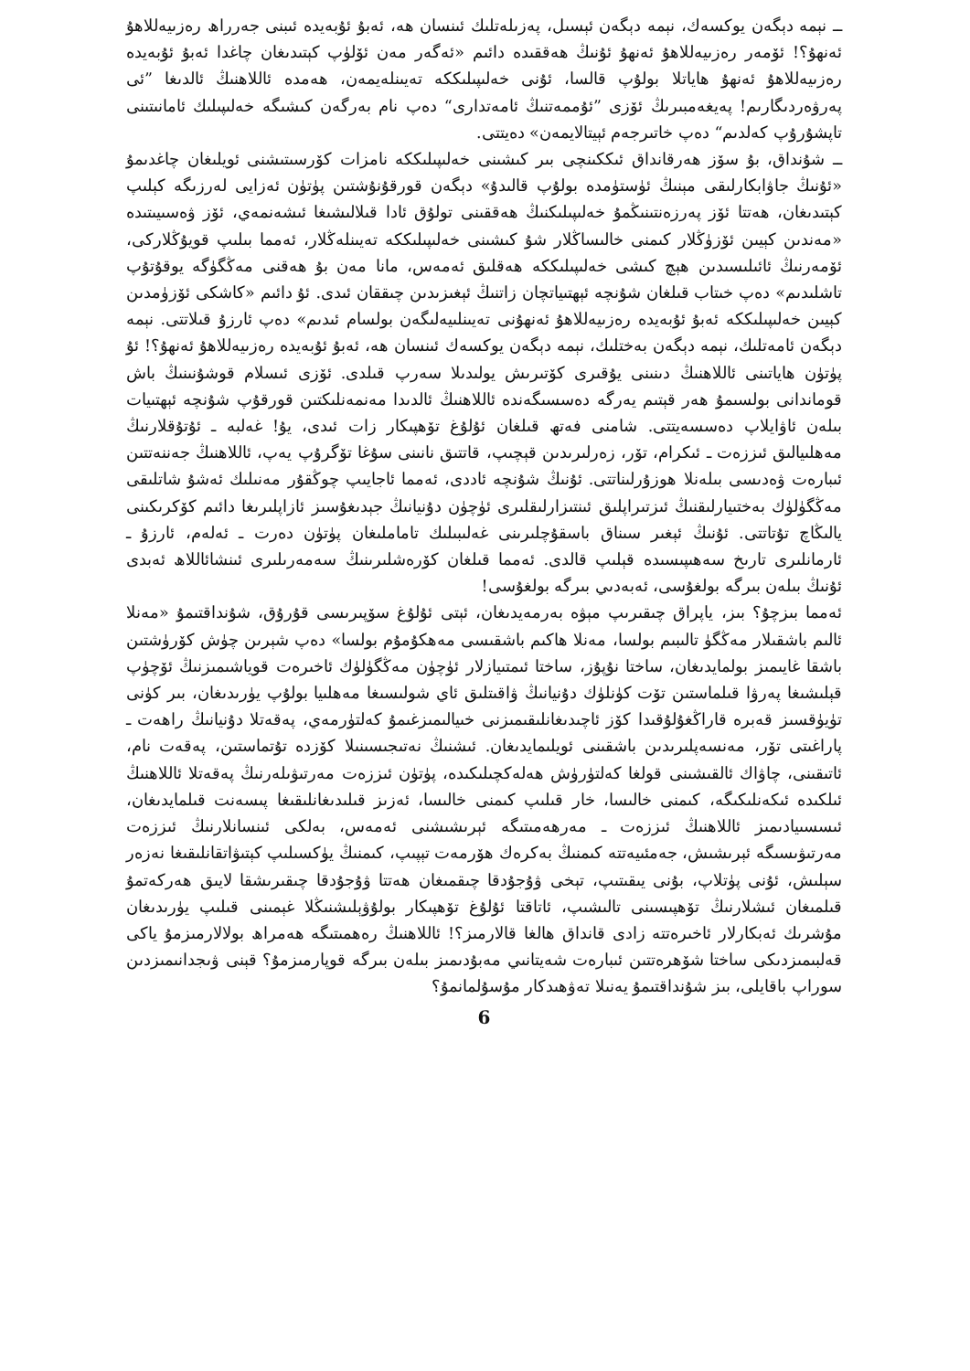ــ نېمە دېگەن يوكسەك، نېمە دېگەن ئېسىل، پەزىلەتلىك ئىنسان ھە، ئەبۇ ئۇبەيدە ئىبنى جەرراھ رەزىيەللاھۇ ئەنھۇ؟! ئۆمەر رەزىيەللاھۇ ئەنھۇ ئۇنىڭ ھەققىدە دائىم «ئەگەر مەن ئۆلۈپ كېتىدىغان چاغدا ئەبۇ ئۇبەيدە رەزىيەللاھۇ ئەنھۇ ھاياتلا بولۇپ قالسا، ئۇنى خەلىپىلىككە تەيىنلەيمەن، ھەمدە ئاللاھنىڭ ئالدىغا ”ئى پەرۋەردىگارىم! پەيغەمبىرىڭ ئۆزى ”ئۇممەتنىڭ ئامەتدارى“ دەپ نام بەرگەن كىشىگە خەلىپىلىك ئامانىتىنى تاپشۇرۇپ كەلدىم“ دەپ خاتىرجەم ئېيتالايمەن» دەيتتى.
ــ شۇنداق، بۇ سۆز ھەرقانداق ئىككىنچى بىر كىشىنى خەلىپىلىككە نامزات كۆرسىتىشنى ئويلىغان چاغدىمۇ «ئۇنىڭ جاۋابكارلىقى مېنىڭ ئۈستۈمدە بولۇپ قالىدۇ» دېگەن قورقۇنۇشتىن پۈتۈن ئەزايى لەرزىگە كېلىپ كېتىدىغان، ھەتتا ئۆز پەرزەنتىنىڭمۇ خەلىپىلىكنىڭ ھەققىنى تولۇق ئادا قىلالىشىغا ئىشەنمەي، ئۆز ۋەسىيىتىدە «مەندىن كېيىن ئۆزۈڭلار كىمنى خالىساڭلار شۇ كىشىنى خەلىپىلىككە تەيىنلەڭلار، ئەمما بىلىپ قويۇڭلاركى، ئۆمەرنىڭ ئائىلىسىدىن ھېچ كىشى خەلىپىلىككە ھەقلىق ئەمەس، مانا مەن بۇ ھەقنى مەڭگۈگە يوقۇتۇپ تاشلىدىم» دەپ خىتاب قىلغان شۇنچە ئېھتىياتچان زاتنىڭ ئېغىزىدىن چىققان ئىدى. ئۇ دائىم «كاشكى ئۆزۈمدىن كېيىن خەلىپىلىككە ئەبۇ ئۇبەيدە رەزىيەللاھۇ ئەنھۇنى تەيىنلىيەلىگەن بولسام ئىدىم» دەپ ئارزۇ قىلاتتى. نېمە دېگەن ئامەتلىك، نېمە دېگەن بەختلىك، نېمە دېگەن يوكسەك ئىنسان ھە، ئەبۇ ئۇبەيدە رەزىيەللاھۇ ئەنھۇ؟! ئۇ پۈتۈن ھاياتىنى ئاللاھنىڭ دىنىنى يۇقىرى كۆتىرىش يولىدىلا سەرپ قىلدى. ئۆزى ئىسلام قوشۇنىنىڭ باش قوماندانى بولسىمۇ ھەر قېتىم يەرگە دەسسىگەندە ئاللاھنىڭ ئالدىدا مەنمەنلىكتىن قورقۇپ شۇنچە ئېھتىيات بىلەن ئاۋايلاپ دەسسەيتتى. شامنى فەتھ قىلغان ئۇلۇغ تۆھپىكار زات ئىدى، يۇ! غەلبە ـ ئۇتۇقلارنىڭ مەھلىيالىق ئىززەت ـ ئىكرام، تۆر، زەرلىرىدىن قېچىپ، قاتتىق نانىنى سۇغا تۆگرۇپ يەپ، ئاللاھنىڭ جەننەتتىن ئىبارەت ۋەدىسى بىلەنلا ھوزۇرلىناتتى. ئۇنىڭ شۇنچە ئاددى، ئەمما ئاجايىپ چوڭقۇر مەنىلىك ئەشۇ شاتلىقى مەڭگۈلۈك بەختىيارلىقنىڭ ئىزتىراپلىق ئىنتىزارلىقلىرى ئۈچۈن دۇنيانىڭ جېدىغۇسىز ئازاپلىرىغا دائىم كۆكرىكىنى يالىڭاچ تۇتاتتى. ئۇنىڭ ئېغىر سىناق باسقۇچلىرىنى غەلىبىلىك تاماملىغان پۈتۈن دەرت ـ ئەلەم، ئارزۇ ـ ئارمانلىرى تارىخ سەھىپىسىدە قېلىپ قالدى. ئەمما قىلغان كۆرەشلىرىنىڭ سەمەرىلىرى ئىنشائاللاھ ئەبدى ئۇنىڭ بىلەن بىرگە بولغۇسى، ئەبەدىي بىرگە بولغۇسى!
ئەمما بىزچۇ؟ بىز، ياپراق چىقىرىپ مېۋە بەرمەيدىغان، ئېتى ئۇلۇغ سۆپىرىسى قۇرۇق، شۇنداقتىمۇ «مەنلا ئالىم باشقىلار مەڭگۈ تالىبىم بولسا، مەنلا ھاكىم باشقىسى مەھكۇمۇم بولسا» دەپ شېرىن چۈش كۆرۈشتىن باشقا غايىمىز بولمايدىغان، ساختا نۇپۇز، ساختا ئىمتىيازلار ئۈچۈن مەڭگۈلۈك ئاخىرەت قوياشىمىزنىڭ ئۆچۈپ قېلىشىغا پەرۋا قىلماستىن تۆت كۈنلۈك دۇنيانىڭ ۋاقىتلىق ئاي شولىسىغا مەھلىيا بولۇپ يۈرىدىغان، بىر كۈنى تۈيۈقسىز قەبرە قاراڭغۇلۇقىدا كۆز ئاچىدىغانلىقىمىزنى خىيالىمىزغىمۇ كەلتۈرمەي، پەقەتلا دۇنيانىڭ راھەت ـ پاراغىتى تۆر، مەنسەپلىرىدىن باشقىنى ئويلىمايدىغان. ئىشنىڭ نەتىجىسىنىلا كۆزدە تۇتماستىن، پەقەت نام، ئاتىقىنى، چاۋاك ئالقىشىنى قولغا كەلتۈرۈش ھەلەكچىلىكىدە، پۈتۈن ئىززەت مەرتىۋىلەرنىڭ پەقەتلا ئاللاھنىڭ ئىلكىدە ئىكەنلىكىگە، كىمنى خالىسا، خار قىلىپ كىمنى خالىسا، ئەزىز قىلىدىغانلىقىغا پىسەنت قىلمايدىغان، ئىسسىيادىمىز ئاللاھنىڭ ئىززەت ـ مەرھەمىتىگە ئېرىشىشنى ئەمەس، بەلكى ئىنسانلارنىڭ ئىززەت مەرتىۋىسىگە ئېرىشىش، جەمئىيەتتە كىمنىڭ بەكرەك ھۆرمەت تېپىپ، كىمنىڭ يۈكسىلىپ كېتىۋاتقانلىقىغا نەزەر سېلىش، ئۇنى پۈتلاپ، بۇنى يىقىتىپ، تېخى ۋۇجۇدقا چىقمىغان ھەتتا ۋۇجۇدقا چىقىرىشقا لايىق ھەركەتمۇ قىلمىغان ئىشلارنىڭ تۆھپىسىنى تالىشىپ، ئاتاقتا ئۇلۇغ تۆھپىكار بولۇۋېلىشنىڭلا غېمىنى قىلىپ يۈرىدىغان مۇشرىك ئەبكارلار ئاخىرەتتە زادى قانداق ھالغا قالارمىز؟! ئاللاھنىڭ رەھمىتىگە ھەمراھ بولالارمىزمۇ ياكى قەلبىمىزدىكى ساختا شۆھرەتتىن ئىبارەت شەيتانىي مەبۇدىمىز بىلەن بىرگە قوپارمىزمۇ؟ قېنى ۋىجدانىمىزدىن سوراپ باقايلى، بىز شۇنداقتىمۇ يەنىلا تەۋھىدكار مۇسۇلمانمۇ؟
6